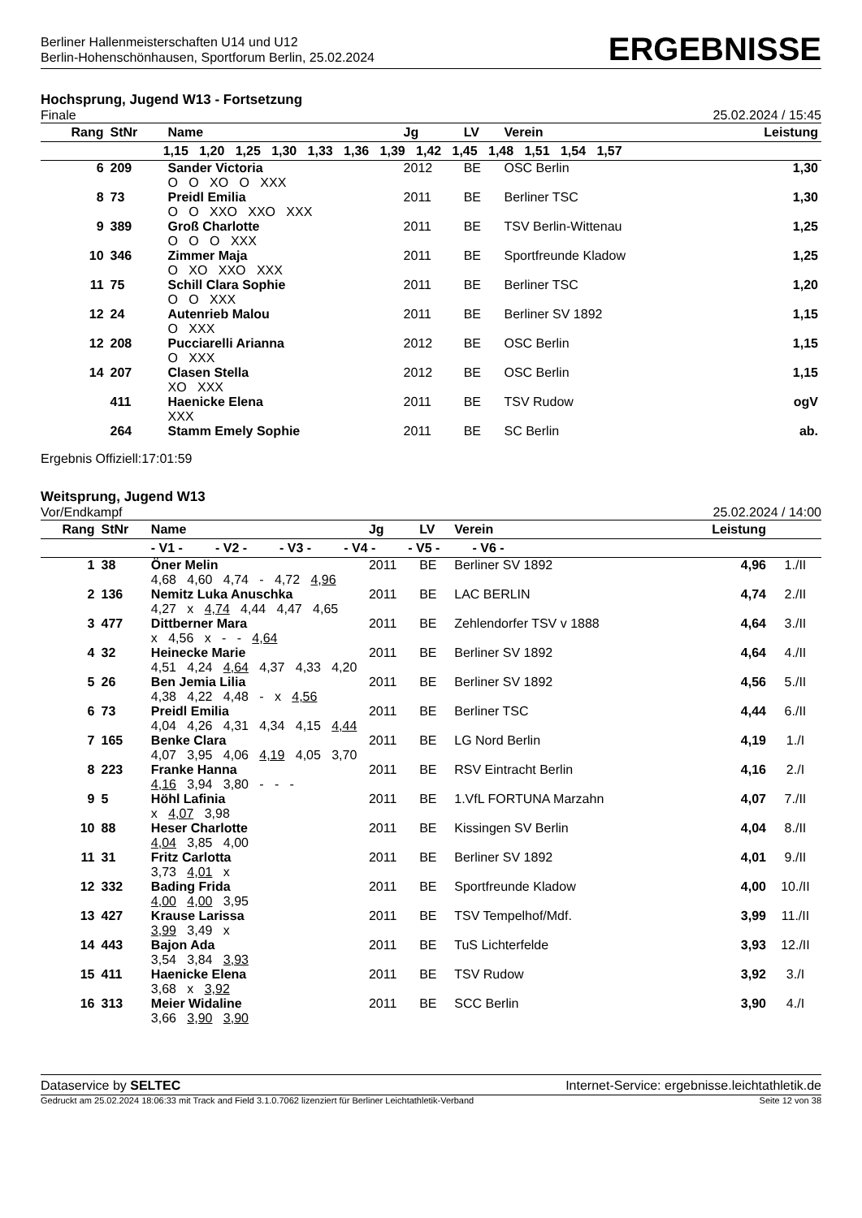Berliner Hallenmeisterschaften U14 und U12
Berlin-Hohenschönhausen, Sportforum Berlin, 25.02.2024
ERGEBNISSE
Hochsprung, Jugend W13 - Fortsetzung
Finale 25.02.2024 / 15:45
| Rang | StNr | Name | Jg | LV | Verein | Leistung |
| --- | --- | --- | --- | --- | --- | --- |
| 1,15 1,20 1,25 1,30 1,33 1,36 1,39 1,42 1,45 1,48 1,51 1,54 1,57 | | | | | | |
| 6 | 209 | Sander Victoria | 2012 | BE | OSC Berlin | 1,30 |
| | | O O XO O XXX | | | | |
| 8 | 73 | Preidl Emilia | 2011 | BE | Berliner TSC | 1,30 |
| | | O O XXO XXO XXX | | | | |
| 9 | 389 | Groß Charlotte | 2011 | BE | TSV Berlin-Wittenau | 1,25 |
| | | O O O XXX | | | | |
| 10 | 346 | Zimmer Maja | 2011 | BE | Sportfreunde Kladow | 1,25 |
| | | O XO XXO XXX | | | | |
| 11 | 75 | Schill Clara Sophie | 2011 | BE | Berliner TSC | 1,20 |
| | | O O XXX | | | | |
| 12 | 24 | Autenrieb Malou | 2011 | BE | Berliner SV 1892 | 1,15 |
| | | O XXX | | | | |
| 12 | 208 | Pucciarelli Arianna | 2012 | BE | OSC Berlin | 1,15 |
| | | O XXX | | | | |
| 14 | 207 | Clasen Stella | 2012 | BE | OSC Berlin | 1,15 |
| | | XO XXX | | | | |
| | 411 | Haenicke Elena | 2011 | BE | TSV Rudow | ogV |
| | | XXX | | | | |
| | 264 | Stamm Emely Sophie | 2011 | BE | SC Berlin | ab. |
Ergebnis Offiziell:17:01:59
Weitsprung, Jugend W13
Vor/Endkampf 25.02.2024 / 14:00
| Rang | StNr | Name | Jg | LV | Verein | Leistung | |
| --- | --- | --- | --- | --- | --- | --- | --- |
| | | - V1 - - V2 - - V3 - - V4 - - V5 - - V6 - | | | | | |
| 1 | 38 | Öner Melin | 2011 | BE | Berliner SV 1892 | 4,96 | 1./II |
| | | 4,68 4,60 4,74 - 4,72 4,96 | | | | | |
| 2 | 136 | Nemitz Luka Anuschka | 2011 | BE | LAC BERLIN | 4,74 | 2./II |
| | | 4,27 x 4,74 4,44 4,47 4,65 | | | | | |
| 3 | 477 | Dittberner Mara | 2011 | BE | Zehlendorfer TSV v 1888 | 4,64 | 3./II |
| | | x 4,56 x - - 4,64 | | | | | |
| 4 | 32 | Heinecke Marie | 2011 | BE | Berliner SV 1892 | 4,64 | 4./II |
| | | 4,51 4,24 4,64 4,37 4,33 4,20 | | | | | |
| 5 | 26 | Ben Jemia Lilia | 2011 | BE | Berliner SV 1892 | 4,56 | 5./II |
| | | 4,38 4,22 4,48 - x 4,56 | | | | | |
| 6 | 73 | Preidl Emilia | 2011 | BE | Berliner TSC | 4,44 | 6./II |
| | | 4,04 4,26 4,31 4,34 4,15 4,44 | | | | | |
| 7 | 165 | Benke Clara | 2011 | BE | LG Nord Berlin | 4,19 | 1./I |
| | | 4,07 3,95 4,06 4,19 4,05 3,70 | | | | | |
| 8 | 223 | Franke Hanna | 2011 | BE | RSV Eintracht Berlin | 4,16 | 2./I |
| | | 4,16 3,94 3,80 - - - | | | | | |
| 9 | 5 | Höhl Lafinia | 2011 | BE | 1.VfL FORTUNA Marzahn | 4,07 | 7./II |
| | | x 4,07 3,98 | | | | | |
| 10 | 88 | Heser Charlotte | 2011 | BE | Kissingen SV Berlin | 4,04 | 8./II |
| | | 4,04 3,85 4,00 | | | | | |
| 11 | 31 | Fritz Carlotta | 2011 | BE | Berliner SV 1892 | 4,01 | 9./II |
| | | 3,73 4,01 x | | | | | |
| 12 | 332 | Bading Frida | 2011 | BE | Sportfreunde Kladow | 4,00 | 10./II |
| | | 4,00 4,00 3,95 | | | | | |
| 13 | 427 | Krause Larissa | 2011 | BE | TSV Tempelhof/Mdf. | 3,99 | 11./II |
| | | 3,99 3,49 x | | | | | |
| 14 | 443 | Bajon Ada | 2011 | BE | TuS Lichterfelde | 3,93 | 12./II |
| | | 3,54 3,84 3,93 | | | | | |
| 15 | 411 | Haenicke Elena | 2011 | BE | TSV Rudow | 3,92 | 3./I |
| | | 3,68 x 3,92 | | | | | |
| 16 | 313 | Meier Widaline | 2011 | BE | SCC Berlin | 3,90 | 4./I |
| | | 3,66 3,90 3,90 | | | | | |
Dataservice by SELTEC Internet-Service: ergebnisse.leichtathletik.de
Gedruckt am 25.02.2024 18:06:33 mit Track and Field 3.1.0.7062 lizenziert für Berliner Leichtathletik-Verband Seite 12 von 38